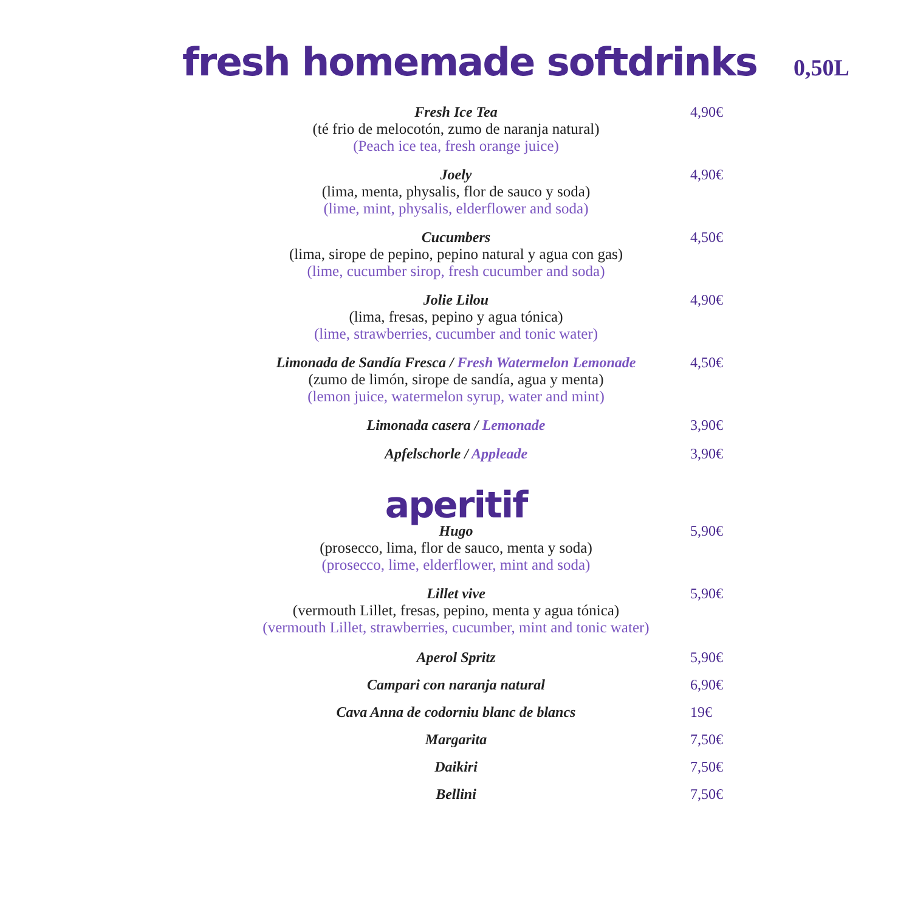fresh homemade softdrinks 0,50L
4,90€
Fresh Ice Tea
(té frio de melocotón, zumo de naranja natural)
(Peach ice tea, fresh orange juice)
4,90€
Joely
(lima, menta, physalis, flor de sauco y soda)
(lime, mint, physalis, elderflower and soda)
4,50€
Cucumbers
(lima, sirope de pepino, pepino natural y agua con gas)
(lime, cucumber sirop, fresh cucumber and soda)
4,90€
Jolie Lilou
(lima, fresas, pepino y agua tónica)
(lime, strawberries, cucumber and tonic water)
4,50€
Limonada de Sandía Fresca / Fresh Watermelon Lemonade
(zumo de limón, sirope de sandía, agua y menta)
(lemon juice, watermelon syrup, water and mint)
3,90€
Limonada casera / Lemonade
3,90€
Apfelschorle / Appleade
aperitif
5,90€
Hugo
(prosecco, lima, flor de sauco, menta y soda)
(prosecco, lime, elderflower, mint and soda)
5,90€
Lillet vive
(vermouth Lillet, fresas, pepino, menta y agua tónica)
(vermouth Lillet, strawberries, cucumber, mint and tonic water)
5,90€
Aperol Spritz
6,90€
Campari con naranja natural
19€
Cava Anna de codorniu blanc de blancs
7,50€
Margarita
7,50€
Daikiri
7,50€
Bellini